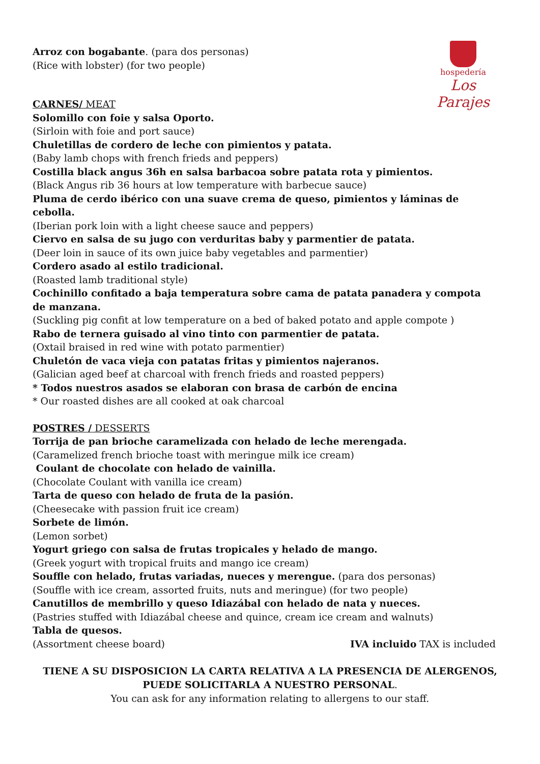hospedería
Los Parajes
Arroz con bogabante. (para dos personas)
(Rice with lobster) (for two people)
CARNES/ MEAT
Solomillo con foie y salsa Oporto.
(Sirloin with foie and port sauce)
Chuletillas de cordero de leche con pimientos y patata.
(Baby lamb chops with french frieds and peppers)
Costilla black angus 36h en salsa barbacoa sobre patata rota y pimientos.
(Black Angus rib 36 hours at low temperature with barbecue sauce)
Pluma de cerdo ibérico con una suave crema de queso, pimientos y láminas de cebolla.
(Iberian pork loin with a light cheese sauce and peppers)
Ciervo en salsa de su jugo con verduritas baby y parmentier de patata.
(Deer loin in sauce of its own juice baby vegetables and parmentier)
Cordero asado al estilo tradicional.
(Roasted lamb traditional style)
Cochinillo confitado a baja temperatura sobre cama de patata panadera y compota de manzana.
(Suckling pig confit at low temperature on a bed of baked potato and apple compote )
Rabo de ternera guisado al vino tinto con parmentier de patata.
(Oxtail braised in red wine with potato parmentier)
Chuletón de vaca vieja con patatas fritas y pimientos najeranos.
(Galician aged beef at charcoal with french frieds and roasted peppers)
* Todos nuestros asados se elaboran con brasa de carbón de encina
* Our roasted dishes are all cooked at oak charcoal
POSTRES / DESSERTS
Torrija de pan brioche caramelizada con helado de leche merengada.
(Caramelized french brioche toast with meringue milk ice cream)
Coulant de chocolate con helado de vainilla.
(Chocolate Coulant with vanilla ice cream)
Tarta de queso con helado de fruta de la pasión.
(Cheesecake with passion fruit ice cream)
Sorbete de limón.
(Lemon sorbet)
Yogurt griego con salsa de frutas tropicales y helado de mango.
(Greek yogurt with tropical fruits and mango ice cream)
Souffle con helado, frutas variadas, nueces y merengue. (para dos personas)
(Souffle with ice cream, assorted fruits, nuts and meringue) (for two people)
Canutillos de membrillo y queso Idiazábal con helado de nata y nueces.
(Pastries stuffed with Idiazábal cheese and quince, cream ice cream and walnuts)
Tabla de quesos.
(Assortment cheese board) IVA incluido TAX is included
TIENE A SU DISPOSICION LA CARTA RELATIVA A LA PRESENCIA DE ALERGENOS, PUEDE SOLICITARLA A NUESTRO PERSONAL.
You can ask for any information relating to allergens to our staff.